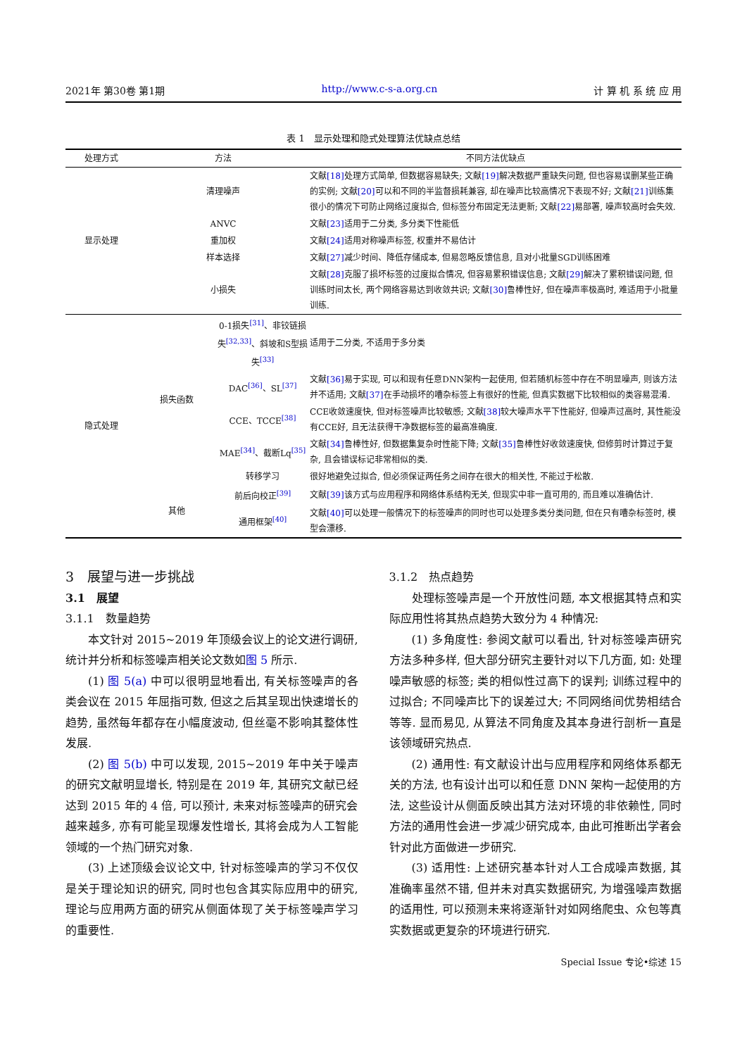2021年 第30卷 第1期 http://www.c-s-a.org.cn 计 算 机 系 统 应 用
表 1　显示处理和隐式处理算法优缺点总结
| 处理方式 | 方法 | | 不同方法优缺点 |
| --- | --- | --- | --- |
| 显示处理 | 清理噪声 | | 文献 [18] 处理方式简单, 但数据容易缺失; 文献 [19] 解决数据严重缺失问题, 但也容易误删某些正确的实例; 文献 [20] 可以和不同的半监督损耗兼容, 却在噪声比较高情况下表现不好; 文献 [21] 训练集很小的情况下可防止网络过度拟合, 但标签分布固定无法更新; 文献 [22] 易部署, 噪声较高时会失效. |
| | ANVC | | 文献 [23] 适用于二分类, 多分类下性能低 |
| | 重加权 | | 文献 [24] 适用对称噪声标签, 权重并不易估计 |
| | 样本选择 | | 文献 [27] 减少时间、降低存储成本, 但易忽略反馈信息, 且对小批量SGD训练困难 |
| | 小损失 | | 文献 [28] 克服了损坏标签的过度拟合情况, 但容易累积错误信息; 文献 [29] 解决了累积错误问题, 但训练时间太长, 两个网络容易达到收敛共识; 文献 [30] 鲁棒性好, 但在噪声率极高时, 难适用于小批量训练. |
| 隐式处理 | 损失函数 | 0-1损失<sup>[31]</sup>、非铰链损失<sup>[32,33]</sup>、斜坡和S型损失<sup>[33]</sup> | 适用于二分类, 不适用于多分类 |
| | | DAC<sup>[36]</sup>、SL<sup>[37]</sup> | 文献 [36] 易于实现, 可以和现有任意DNN架构一起使用, 但若随机标签中存在不明显噪声, 则该方法并不适用; 文献 [37] 在手动损坏的嘈杂标签上有很好的性能, 但真实数据下比较相似的类容易混淆. |
| | | CCE、TCCE<sup>[38]</sup> | CCE收敛速度快, 但对标签噪声比较敏感; 文献 [38] 较大噪声水平下性能好, 但噪声过高时, 其性能没有CCE好, 且无法获得干净数据标签的最高准确度. |
| | | MAE<sup>[34]</sup>、截断Lq<sup>[35]</sup> | 文献 [34] 鲁棒性好, 但数据集复杂时性能下降; 文献 [35] 鲁棒性好收敛速度快, 但修剪时计算过于复杂, 且会错误标记非常相似的类. |
| | | 转移学习 | 很好地避免过拟合, 但必须保证两任务之间存在很大的相关性, 不能过于松散. |
| | 其他 | 前后向校正<sup>[39]</sup> | 文献 [39] 该方式与应用程序和网络体系结构无关, 但现实中非一直可用的, 而且难以准确估计. |
| | | 通用框架<sup>[40]</sup> | 文献 [40] 可以处理一般情况下的标签噪声的同时也可以处理多类分类问题, 但在只有嘈杂标签时, 模型会漂移. |
3　展望与进一步挑战
3.1　展望
3.1.1　数量趋势
本文针对 2015~2019 年顶级会议上的论文进行调研, 统计并分析和标签噪声相关论文数如图 5 所示.
(1) 图 5(a) 中可以很明显地看出, 有关标签噪声的各类会议在 2015 年屈指可数, 但这之后其呈现出快速增长的趋势, 虽然每年都存在小幅度波动, 但丝毫不影响其整体性发展.
(2) 图 5(b) 中可以发现, 2015~2019 年中关于噪声的研究文献明显增长, 特别是在 2019 年, 其研究文献已经达到 2015 年的 4 倍, 可以预计, 未来对标签噪声的研究会越来越多, 亦有可能呈现爆发性增长, 其将会成为人工智能领域的一个热门研究对象.
(3) 上述顶级会议论文中, 针对标签噪声的学习不仅仅是关于理论知识的研究, 同时也包含其实际应用中的研究, 理论与应用两方面的研究从侧面体现了关于标签噪声学习的重要性.
3.1.2　热点趋势
处理标签噪声是一个开放性问题, 本文根据其特点和实际应用性将其热点趋势大致分为 4 种情况:
(1) 多角度性: 参阅文献可以看出, 针对标签噪声研究方法多种多样, 但大部分研究主要针对以下几方面, 如: 处理噪声敏感的标签; 类的相似性过高下的误判; 训练过程中的过拟合; 不同噪声比下的误差过大; 不同网络间优势相结合等等. 显而易见, 从算法不同角度及其本身进行剖析一直是该领域研究热点.
(2) 通用性: 有文献设计出与应用程序和网络体系都无关的方法, 也有设计出可以和任意 DNN 架构一起使用的方法, 这些设计从侧面反映出其方法对环境的非依赖性, 同时方法的通用性会进一步减少研究成本, 由此可推断出学者会针对此方面做进一步研究.
(3) 适用性: 上述研究基本针对人工合成噪声数据, 其准确率虽然不错, 但并未对真实数据研究, 为增强噪声数据的适用性, 可以预测未来将逐渐针对如网络爬虫、众包等真实数据或更复杂的环境进行研究.
Special Issue 专论•综述 15